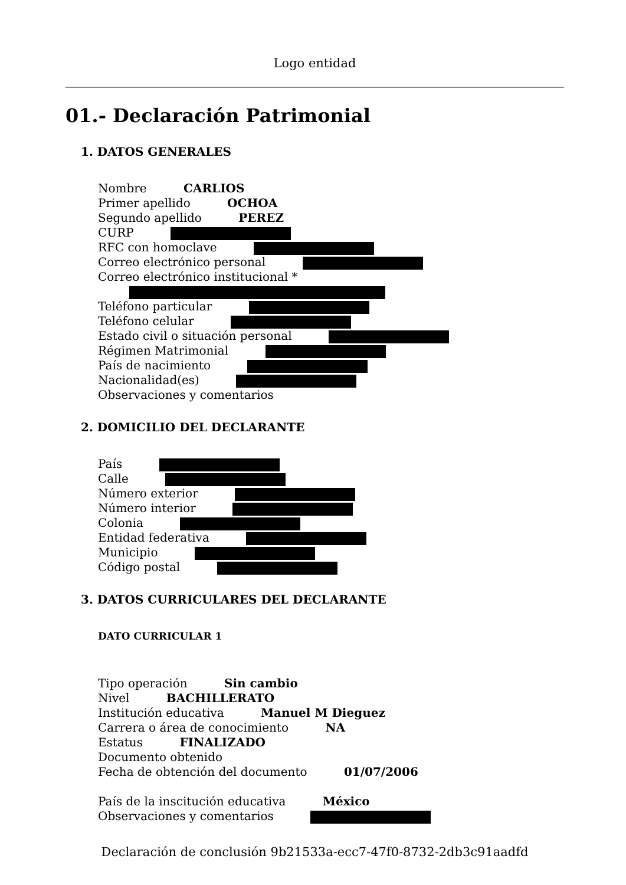Logo entidad
01.- Declaración Patrimonial
1. DATOS GENERALES
Nombre CARLIOS
Primer apellido OCHOA
Segundo apellido PEREZ
CURP
RFC con homoclave
Correo electrónico personal
Correo electrónico institucional *
Teléfono particular
Teléfono celular
Estado civil o situación personal
Régimen Matrimonial
País de nacimiento
Nacionalidad(es)
Observaciones y comentarios
2. DOMICILIO DEL DECLARANTE
País
Calle
Número exterior
Número interior
Colonia
Entidad federativa
Municipio
Código postal
3. DATOS CURRICULARES DEL DECLARANTE
DATO CURRICULAR 1
Tipo operación Sin cambio
Nivel BACHILLERATO
Institución educativa Manuel M Dieguez
Carrera o área de conocimiento NA
Estatus FINALIZADO
Documento obtenido
Fecha de obtención del documento 01/07/2006
País de la inscitución educativa México
Observaciones y comentarios
Declaración de conclusión 9b21533a-ecc7-47f0-8732-2db3c91aadfd